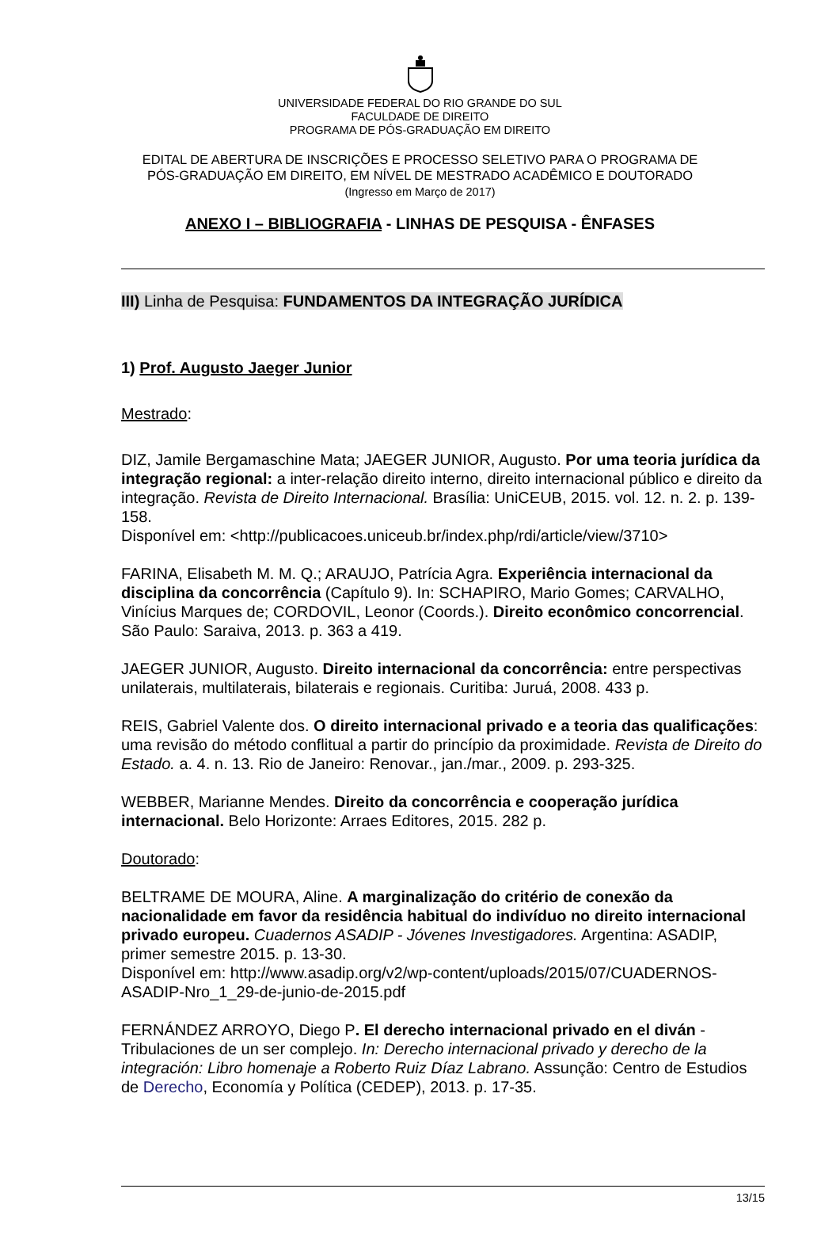UNIVERSIDADE FEDERAL DO RIO GRANDE DO SUL
FACULDADE DE DIREITO
PROGRAMA DE PÓS-GRADUAÇÃO EM DIREITO
EDITAL DE ABERTURA DE INSCRIÇÕES E PROCESSO SELETIVO PARA O PROGRAMA DE
PÓS-GRADUAÇÃO EM DIREITO, EM NÍVEL DE MESTRADO ACADÊMICO E DOUTORADO
(Ingresso em Março de 2017)
ANEXO I – BIBLIOGRAFIA - LINHAS DE PESQUISA - ÊNFASES
III) Linha de Pesquisa: FUNDAMENTOS DA INTEGRAÇÃO JURÍDICA
1) Prof. Augusto Jaeger Junior
Mestrado:
DIZ, Jamile Bergamaschine Mata; JAEGER JUNIOR, Augusto. Por uma teoria jurídica da integração regional: a inter-relação direito interno, direito internacional público e direito da integração. Revista de Direito Internacional. Brasília: UniCEUB, 2015. vol. 12. n. 2. p. 139-158.
Disponível em: <http://publicacoes.uniceub.br/index.php/rdi/article/view/3710>
FARINA, Elisabeth M. M. Q.; ARAUJO, Patrícia Agra. Experiência internacional da disciplina da concorrência (Capítulo 9). In: SCHAPIRO, Mario Gomes; CARVALHO, Vinícius Marques de; CORDOVIL, Leonor (Coords.). Direito econômico concorrencial. São Paulo: Saraiva, 2013. p. 363 a 419.
JAEGER JUNIOR, Augusto. Direito internacional da concorrência: entre perspectivas unilaterais, multilaterais, bilaterais e regionais. Curitiba: Juruá, 2008. 433 p.
REIS, Gabriel Valente dos. O direito internacional privado e a teoria das qualificações: uma revisão do método conflitual a partir do princípio da proximidade. Revista de Direito do Estado. a. 4. n. 13. Rio de Janeiro: Renovar., jan./mar., 2009. p. 293-325.
WEBBER, Marianne Mendes. Direito da concorrência e cooperação jurídica internacional. Belo Horizonte: Arraes Editores, 2015. 282 p.
Doutorado:
BELTRAME DE MOURA, Aline. A marginalização do critério de conexão da nacionalidade em favor da residência habitual do indivíduo no direito internacional privado europeu. Cuadernos ASADIP - Jóvenes Investigadores. Argentina: ASADIP, primer semestre 2015. p. 13-30.
Disponível em: http://www.asadip.org/v2/wp-content/uploads/2015/07/CUADERNOS-ASADIP-Nro_1_29-de-junio-de-2015.pdf
FERNÁNDEZ ARROYO, Diego P. El derecho internacional privado en el diván - Tribulaciones de un ser complejo. In: Derecho internacional privado y derecho de la integración: Libro homenaje a Roberto Ruiz Díaz Labrano. Assunção: Centro de Estudios de Derecho, Economía y Política (CEDEP), 2013. p. 17-35.
13/15